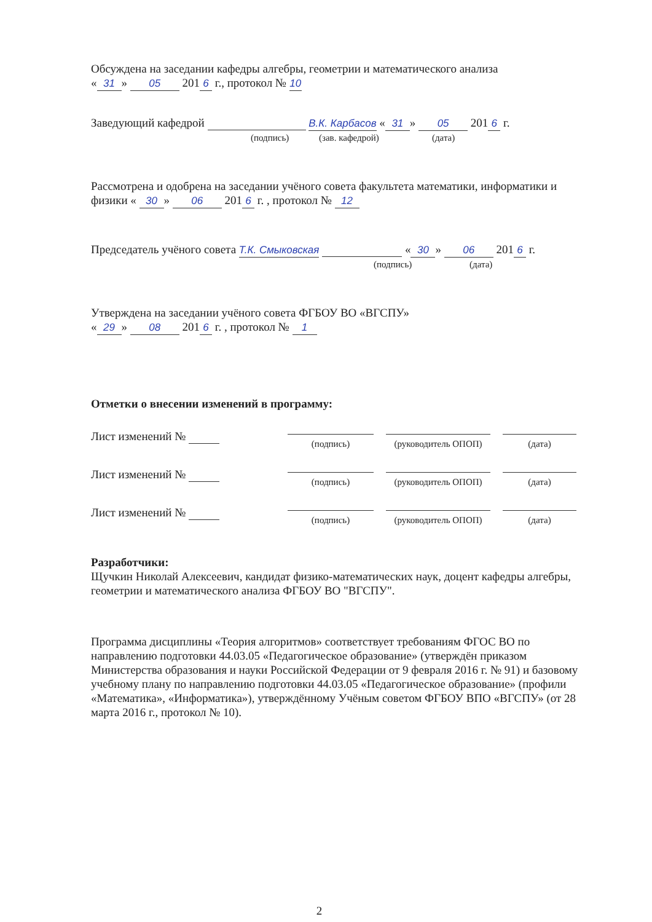Обсуждена на заседании кафедры алгебры, геометрии и математического анализа
« 31 » 05 201 6 г., протокол № 10
Заведующий кафедрой В.К. Карбасов « 31 » 05 201 6 г.
(подпись) (зав. кафедрой) (дата)
Рассмотрена и одобрена на заседании учёного совета факультета математики, информатики и физики « 30 » 06 201 6 г. , протокол № 12
Председатель учёного совета Т.К. Смыковская « 30 » 06 201 6 г.
(подпись) (дата)
Утверждена на заседании учёного совета ФГБОУ ВО «ВГСПУ»
« 29 » 08 201 6 г. , протокол № 1
Отметки о внесении изменений в программу:
Лист изменений №
(подпись) (руководитель ОПОП)
(дата)
Лист изменений №
(подпись) (руководитель ОПОП)
(дата)
Лист изменений №
(подпись) (руководитель ОПОП)
(дата)
Разработчики:
Щучкин Николай Алексеевич, кандидат физико-математических наук, доцент кафедры алгебры, геометрии и математического анализа ФГБОУ ВО "ВГСПУ".
Программа дисциплины «Теория алгоритмов» соответствует требованиям ФГОС ВО по направлению подготовки 44.03.05 «Педагогическое образование» (утверждён приказом Министерства образования и науки Российской Федерации от 9 февраля 2016 г. № 91) и базовому учебному плану по направлению подготовки 44.03.05 «Педагогическое образование» (профили «Математика», «Информатика»), утверждённому Учёным советом ФГБОУ ВПО «ВГСПУ» (от 28 марта 2016 г., протокол № 10).
2